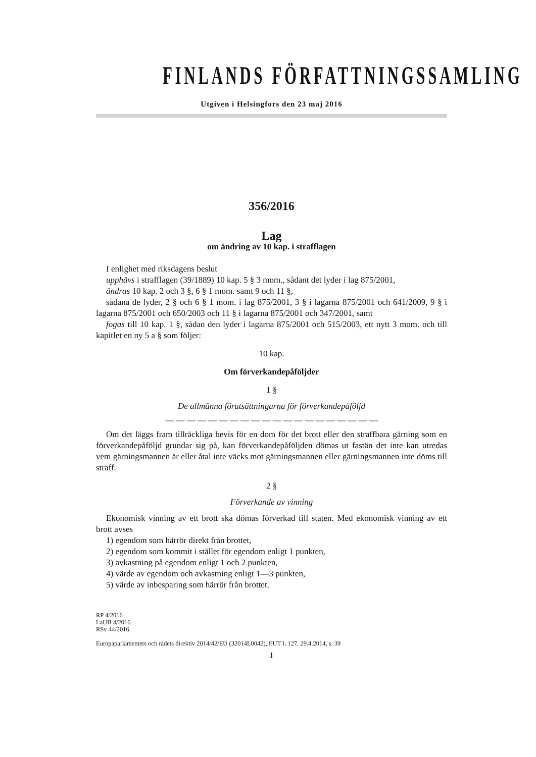FINLANDS FÖRFATTNINGSSAMLING
Utgiven i Helsingfors den 23 maj 2016
356/2016
Lag
om ändring av 10 kap. i strafflagen
I enlighet med riksdagens beslut
upphävs i strafflagen (39/1889) 10 kap. 5 § 3 mom., sådant det lyder i lag 875/2001,
ändras 10 kap. 2 och 3 §, 6 § 1 mom. samt 9 och 11 §,
sådana de lyder, 2 § och 6 § 1 mom. i lag 875/2001, 3 § i lagarna 875/2001 och 641/2009, 9 § i lagarna 875/2001 och 650/2003 och 11 § i lagarna 875/2001 och 347/2001, samt
fogas till 10 kap. 1 §, sådan den lyder i lagarna 875/2001 och 515/2003, ett nytt 3 mom. och till kapitlet en ny 5 a § som följer:
10 kap.
Om förverkandepåföljder
1 §
De allmänna förutsättningarna för förverkandepåföljd
— — — — — — — — — — — — — — — — — — — —
Om det läggs fram tillräckliga bevis för en dom för det brott eller den straffbara gärning som en förverkandepåföljd grundar sig på, kan förverkandepåföljden dömas ut fastän det inte kan utredas vem gärningsmannen är eller åtal inte väcks mot gärningsmannen eller gärningsmannen inte döms till straff.
2 §
Förverkande av vinning
Ekonomisk vinning av ett brott ska dömas förverkad till staten. Med ekonomisk vinning av ett brott avses
1) egendom som härrör direkt från brottet,
2) egendom som kommit i stället för egendom enligt 1 punkten,
3) avkastning på egendom enligt 1 och 2 punkten,
4) värde av egendom och avkastning enligt 1—3 punkten,
5) värde av inbesparing som härrör från brottet.
RP 4/2016
LaUB 4/2016
RSv 44/2016
Europaparlamentets och rådets direktiv 2014/42/EU (32014L0042), EUT L 127, 29.4.2014, s. 39
1